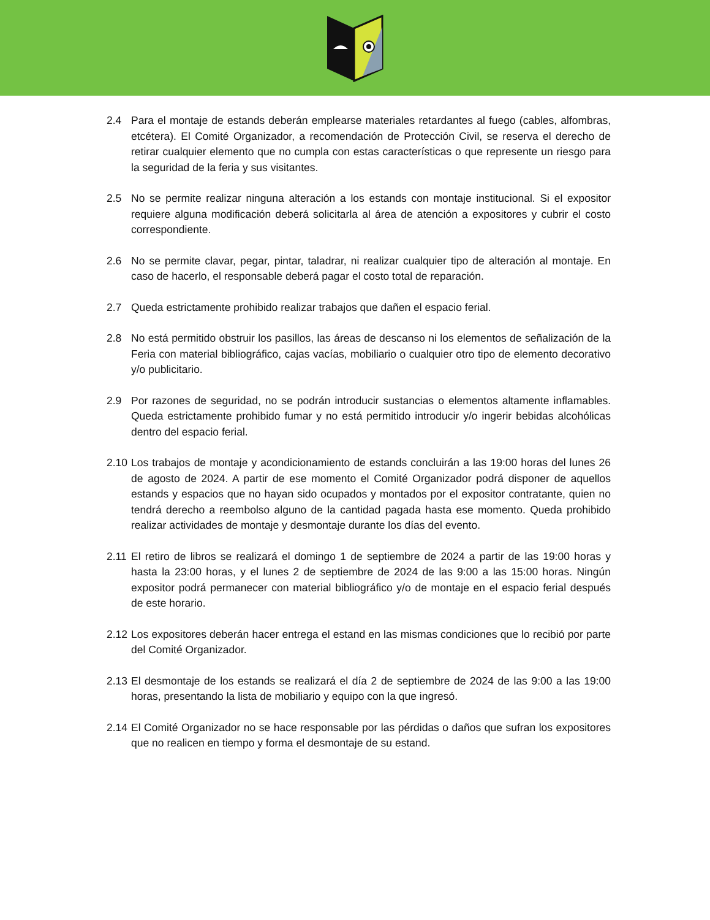2.4 Para el montaje de estands deberán emplearse materiales retardantes al fuego (cables, alfombras, etcétera). El Comité Organizador, a recomendación de Protección Civil, se reserva el derecho de retirar cualquier elemento que no cumpla con estas características o que represente un riesgo para la seguridad de la feria y sus visitantes.
2.5 No se permite realizar ninguna alteración a los estands con montaje institucional. Si el expositor requiere alguna modificación deberá solicitarla al área de atención a expositores y cubrir el costo correspondiente.
2.6 No se permite clavar, pegar, pintar, taladrar, ni realizar cualquier tipo de alteración al montaje. En caso de hacerlo, el responsable deberá pagar el costo total de reparación.
2.7 Queda estrictamente prohibido realizar trabajos que dañen el espacio ferial.
2.8 No está permitido obstruir los pasillos, las áreas de descanso ni los elementos de señalización de la Feria con material bibliográfico, cajas vacías, mobiliario o cualquier otro tipo de elemento decorativo y/o publicitario.
2.9 Por razones de seguridad, no se podrán introducir sustancias o elementos altamente inflamables. Queda estrictamente prohibido fumar y no está permitido introducir y/o ingerir bebidas alcohólicas dentro del espacio ferial.
2.10 Los trabajos de montaje y acondicionamiento de estands concluirán a las 19:00 horas del lunes 26 de agosto de 2024. A partir de ese momento el Comité Organizador podrá disponer de aquellos estands y espacios que no hayan sido ocupados y montados por el expositor contratante, quien no tendrá derecho a reembolso alguno de la cantidad pagada hasta ese momento. Queda prohibido realizar actividades de montaje y desmontaje durante los días del evento.
2.11 El retiro de libros se realizará el domingo 1 de septiembre de 2024 a partir de las 19:00 horas y hasta la 23:00 horas, y el lunes 2 de septiembre de 2024 de las 9:00 a las 15:00 horas. Ningún expositor podrá permanecer con material bibliográfico y/o de montaje en el espacio ferial después de este horario.
2.12 Los expositores deberán hacer entrega el estand en las mismas condiciones que lo recibió por parte del Comité Organizador.
2.13 El desmontaje de los estands se realizará el día 2 de septiembre de 2024 de las 9:00 a las 19:00 horas, presentando la lista de mobiliario y equipo con la que ingresó.
2.14 El Comité Organizador no se hace responsable por las pérdidas o daños que sufran los expositores que no realicen en tiempo y forma el desmontaje de su estand.